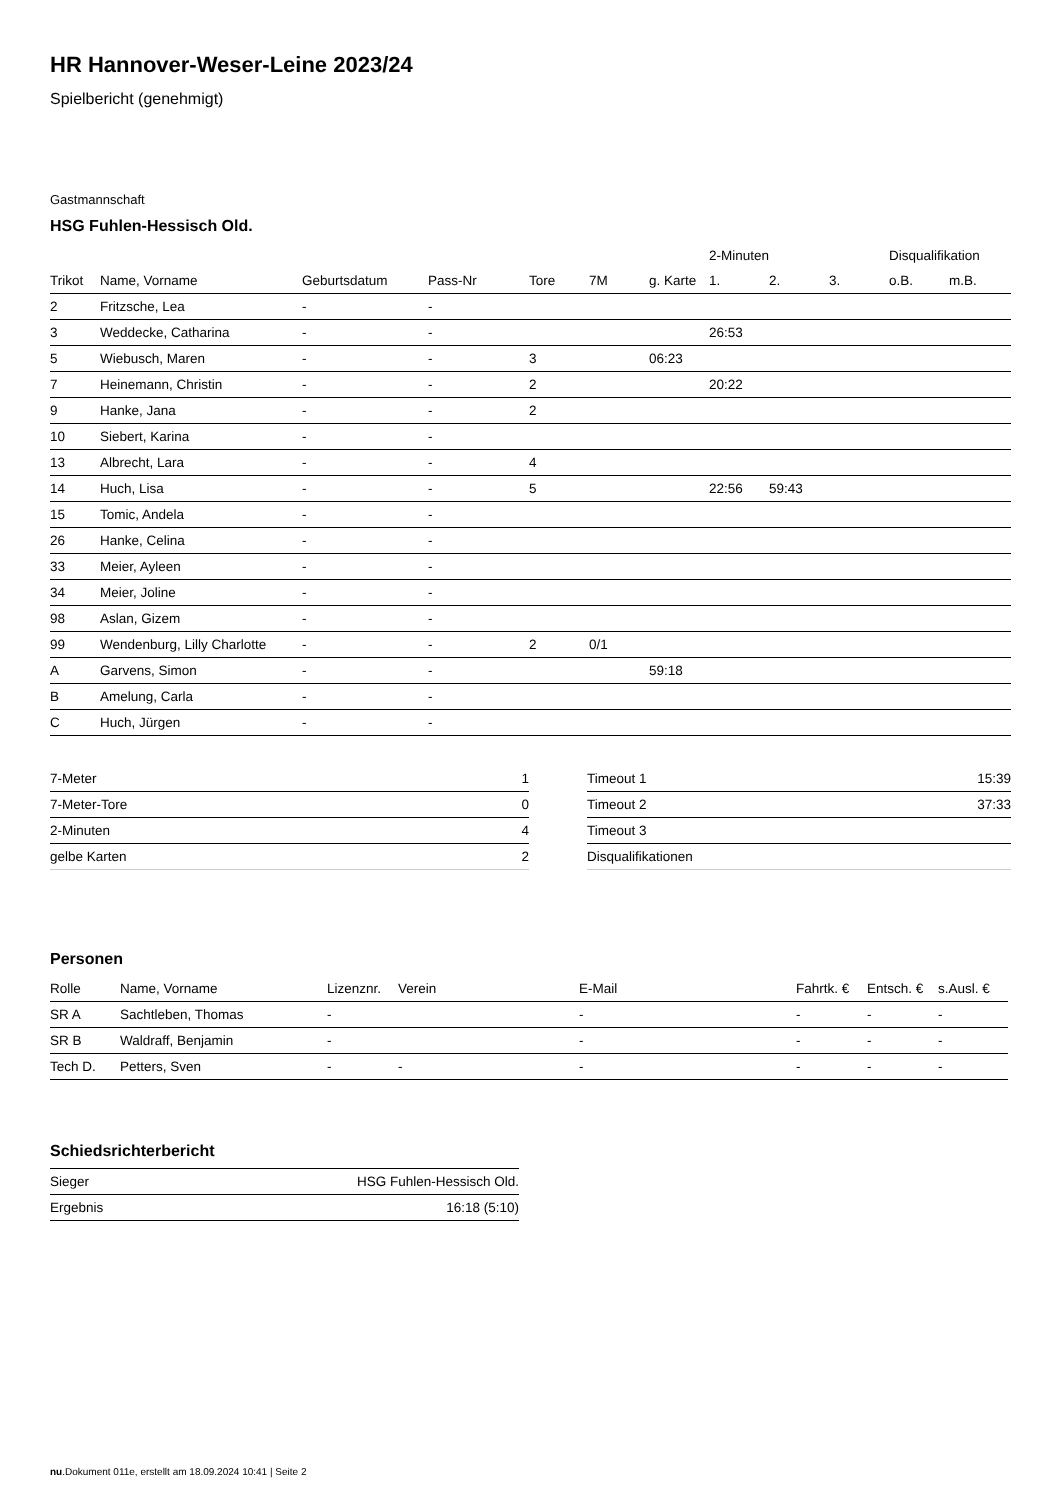HR Hannover-Weser-Leine 2023/24
Spielbericht (genehmigt)
Gastmannschaft
HSG Fuhlen-Hessisch Old.
| | | | | | | | 2-Minuten | | | Disqualifikation | |
| --- | --- | --- | --- | --- | --- | --- | --- | --- | --- | --- | --- |
| Trikot | Name, Vorname | Geburtsdatum | Pass-Nr | Tore | 7M | g. Karte | 1. | 2. | 3. | o.B. | m.B. |
| 2 | Fritzsche, Lea | - | - | | | | | | | | |
| 3 | Weddecke, Catharina | - | - | | | | 26:53 | | | | |
| 5 | Wiebusch, Maren | - | - | 3 | | 06:23 | | | | | |
| 7 | Heinemann, Christin | - | - | 2 | | | 20:22 | | | | |
| 9 | Hanke, Jana | - | - | 2 | | | | | | | |
| 10 | Siebert, Karina | - | - | | | | | | | | |
| 13 | Albrecht, Lara | - | - | 4 | | | | | | | |
| 14 | Huch, Lisa | - | - | 5 | | | 22:56 | 59:43 | | | |
| 15 | Tomic, Andela | - | - | | | | | | | | |
| 26 | Hanke, Celina | - | - | | | | | | | | |
| 33 | Meier, Ayleen | - | - | | | | | | | | |
| 34 | Meier, Joline | - | - | | | | | | | | |
| 98 | Aslan, Gizem | - | - | | | | | | | | |
| 99 | Wendenburg, Lilly Charlotte | - | - | 2 | 0/1 | | | | | | |
| A | Garvens, Simon | - | - | | | 59:18 | | | | | |
| B | Amelung, Carla | - | - | | | | | | | | |
| C | Huch, Jürgen | - | - | | | | | | | | |
| 7-Meter | 1 |
| 7-Meter-Tore | 0 |
| 2-Minuten | 4 |
| gelbe Karten | 2 |
| Timeout 1 | 15:39 |
| Timeout 2 | 37:33 |
| Timeout 3 | |
| Disqualifikationen | |
Personen
| Rolle | Name, Vorname | Lizenznr. | Verein | E-Mail | Fahrtk. € | Entsch. € | s.Ausl. € |
| --- | --- | --- | --- | --- | --- | --- | --- |
| SR A | Sachtleben, Thomas | - | | - | - | - | - |
| SR B | Waldraff, Benjamin | - | | - | - | - | - |
| Tech D. | Petters, Sven | - | - | - | - | - | - |
Schiedsrichterbericht
| Sieger | HSG Fuhlen-Hessisch Old. |
| Ergebnis | 16:18 (5:10) |
nu.Dokument 011e, erstellt am 18.09.2024 10:41 | Seite 2